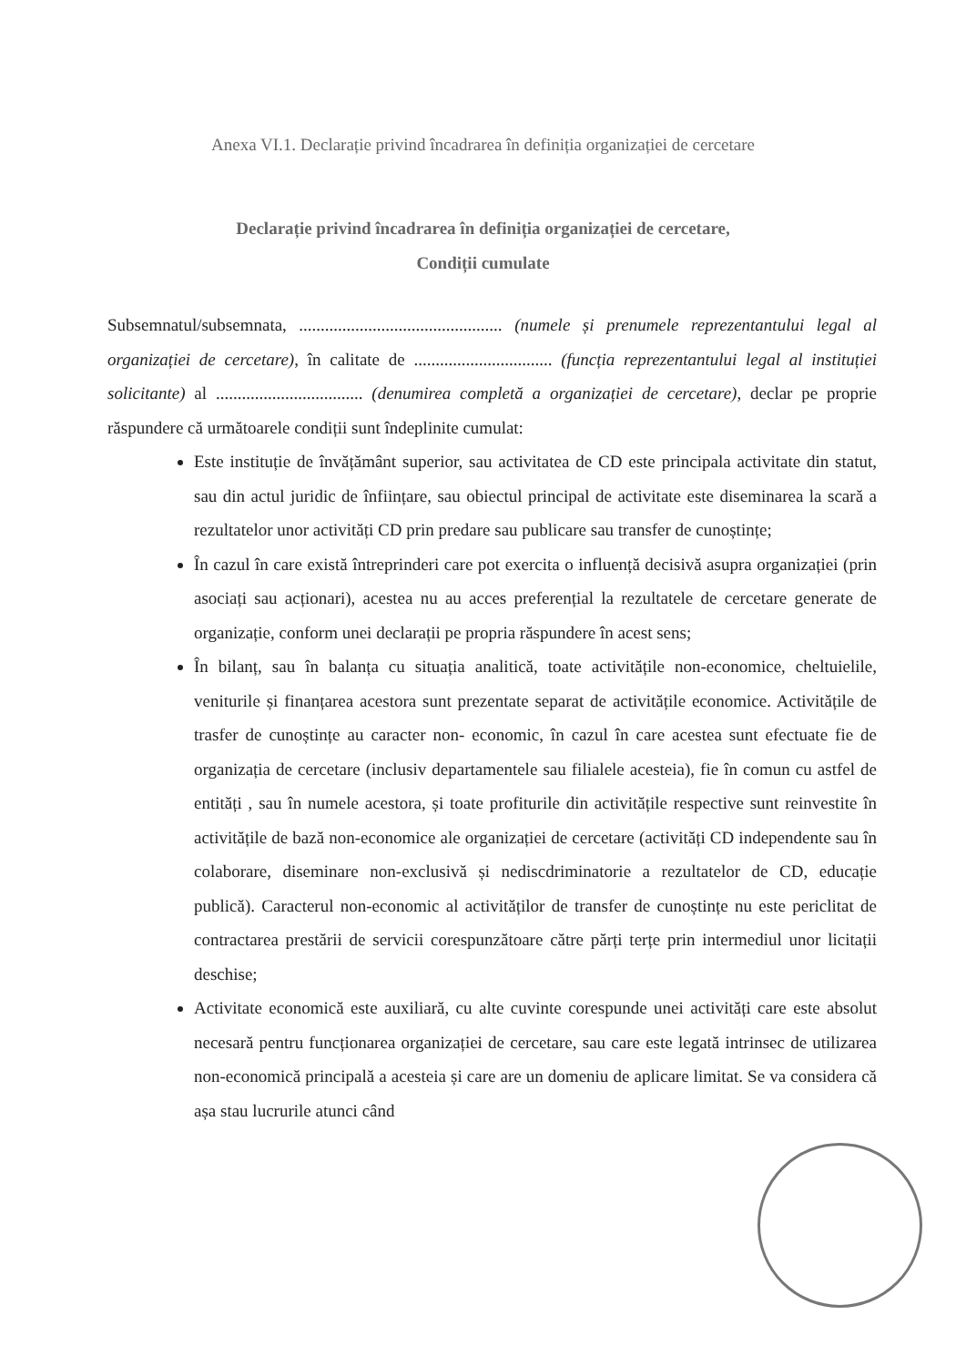Anexa VI.1. Declarație privind încadrarea în definiția organizației de cercetare
Declarație privind încadrarea în definiția organizației de cercetare,
Condiții cumulate
Subsemnatul/subsemnata, ............................................... (numele și prenumele reprezentantului legal al organizației de cercetare), în calitate de ................................ (funcția reprezentantului legal al instituției solicitante) al .................................. (denumirea completă a organizației de cercetare), declar pe proprie răspundere că următoarele condiții sunt îndeplinite cumulat:
Este instituție de învățământ superior, sau activitatea de CD este principala activitate din statut, sau din actul juridic de înființare, sau obiectul principal de activitate este diseminarea la scară a rezultatelor unor activități CD prin predare sau publicare sau transfer de cunoștințe;
În cazul în care există întreprinderi care pot exercita o influență decisivă asupra organizației (prin asociați sau acționari), acestea nu au acces preferențial la rezultatele de cercetare generate de organizație, conform unei declarații pe propria răspundere în acest sens;
În bilanț, sau în balanța cu situația analitică, toate activitățile non-economice, cheltuielile, veniturile și finanțarea acestora sunt prezentate separat de activitățile economice. Activitățile de trasfer de cunoștințe au caracter non- economic, în cazul în care acestea sunt efectuate fie de organizația de cercetare (inclusiv departamentele sau filialele acesteia), fie în comun cu astfel de entități , sau în numele acestora, și toate profiturile din activitățile respective sunt reinvestite în activitățile de bază non-economice ale organizației de cercetare (activități CD independente sau în colaborare, diseminare non-exclusivă și nediscdriminatorie a rezultatelor de CD, educație publică). Caracterul non-economic al activităților de transfer de cunoștințe nu este periclitat de contractarea prestării de servicii corespunzătoare către părți terțe prin intermediul unor licitații deschise;
Activitate economică este auxiliară, cu alte cuvinte corespunde unei activități care este absolut necesară pentru funcționarea organizației de cercetare, sau care este legată intrinsec de utilizarea non-economică principală a acesteia și care are un domeniu de aplicare limitat. Se va considera că așa stau lucrurile atunci când